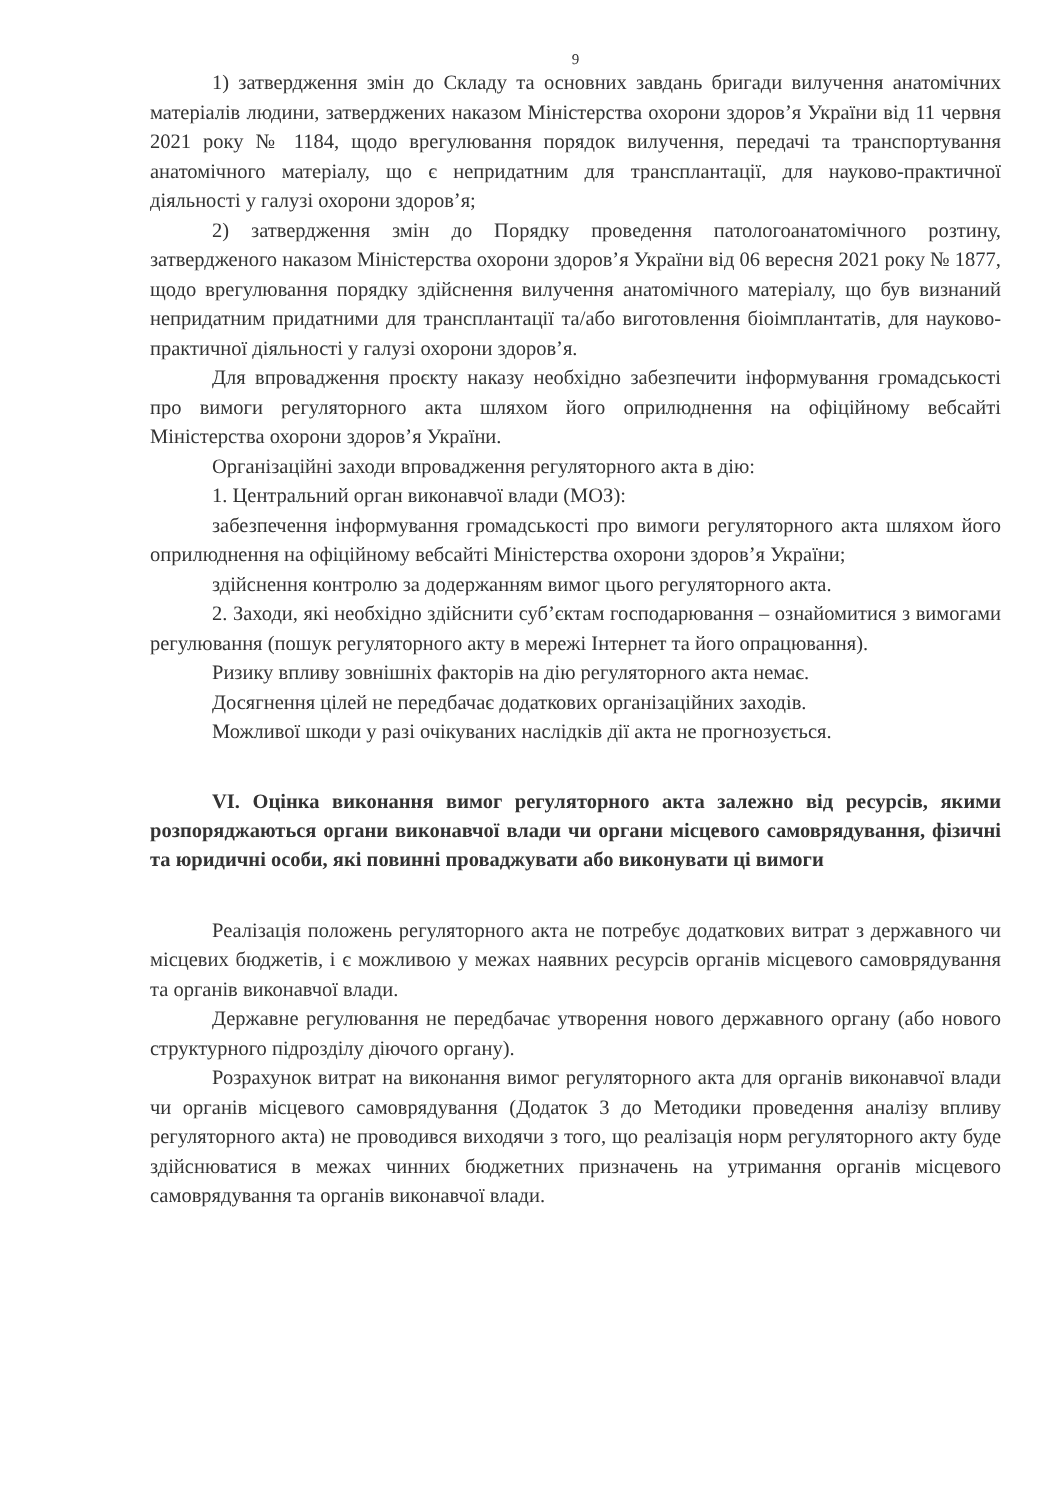9
1) затвердження змін до Складу та основних завдань бригади вилучення анатомічних матеріалів людини, затверджених наказом Міністерства охорони здоров’я України від 11 червня 2021 року № 1184, щодо врегулювання порядок вилучення, передачі та транспортування анатомічного матеріалу, що є непридатним для трансплантації, для науково-практичної діяльності у галузі охорони здоров’я;
2) затвердження змін до Порядку проведення патологоанатомічного розтину, затвердженого наказом Міністерства охорони здоров’я України від 06 вересня 2021 року № 1877, щодо врегулювання порядку здійснення вилучення анатомічного матеріалу, що був визнаний непридатним придатними для трансплантації та/або виготовлення біоімплантатів, для науково-практичної діяльності у галузі охорони здоров’я.
Для впровадження проєкту наказу необхідно забезпечити інформування громадськості про вимоги регуляторного акта шляхом його оприлюднення на офіційному вебсайті Міністерства охорони здоров’я України.
Організаційні заходи впровадження регуляторного акта в дію:
1. Центральний орган виконавчої влади (МОЗ):
забезпечення інформування громадськості про вимоги регуляторного акта шляхом його оприлюднення на офіційному вебсайті Міністерства охорони здоров’я України;
здійснення контролю за додержанням вимог цього регуляторного акта.
2. Заходи, які необхідно здійснити суб’єктам господарювання – ознайомитися з вимогами регулювання (пошук регуляторного акту в мережі Інтернет та його опрацювання).
Ризику впливу зовнішніх факторів на дію регуляторного акта немає.
Досягнення цілей не передбачає додаткових організаційних заходів.
Можливої шкоди у разі очікуваних наслідків дії акта не прогнозується.
VI. Оцінка виконання вимог регуляторного акта залежно від ресурсів, якими розпоряджаються органи виконавчої влади чи органи місцевого самоврядування, фізичні та юридичні особи, які повинні проваджувати або виконувати ці вимоги
Реалізація положень регуляторного акта не потребує додаткових витрат з державного чи місцевих бюджетів, і є можливою у межах наявних ресурсів органів місцевого самоврядування та органів виконавчої влади.
Державне регулювання не передбачає утворення нового державного органу (або нового структурного підрозділу діючого органу).
Розрахунок витрат на виконання вимог регуляторного акта для органів виконавчої влади чи органів місцевого самоврядування (Додаток 3 до Методики проведення аналізу впливу регуляторного акта) не проводився виходячи з того, що реалізація норм регуляторного акту буде здійснюватися в межах чинних бюджетних призначень на утримання органів місцевого самоврядування та органів виконавчої влади.